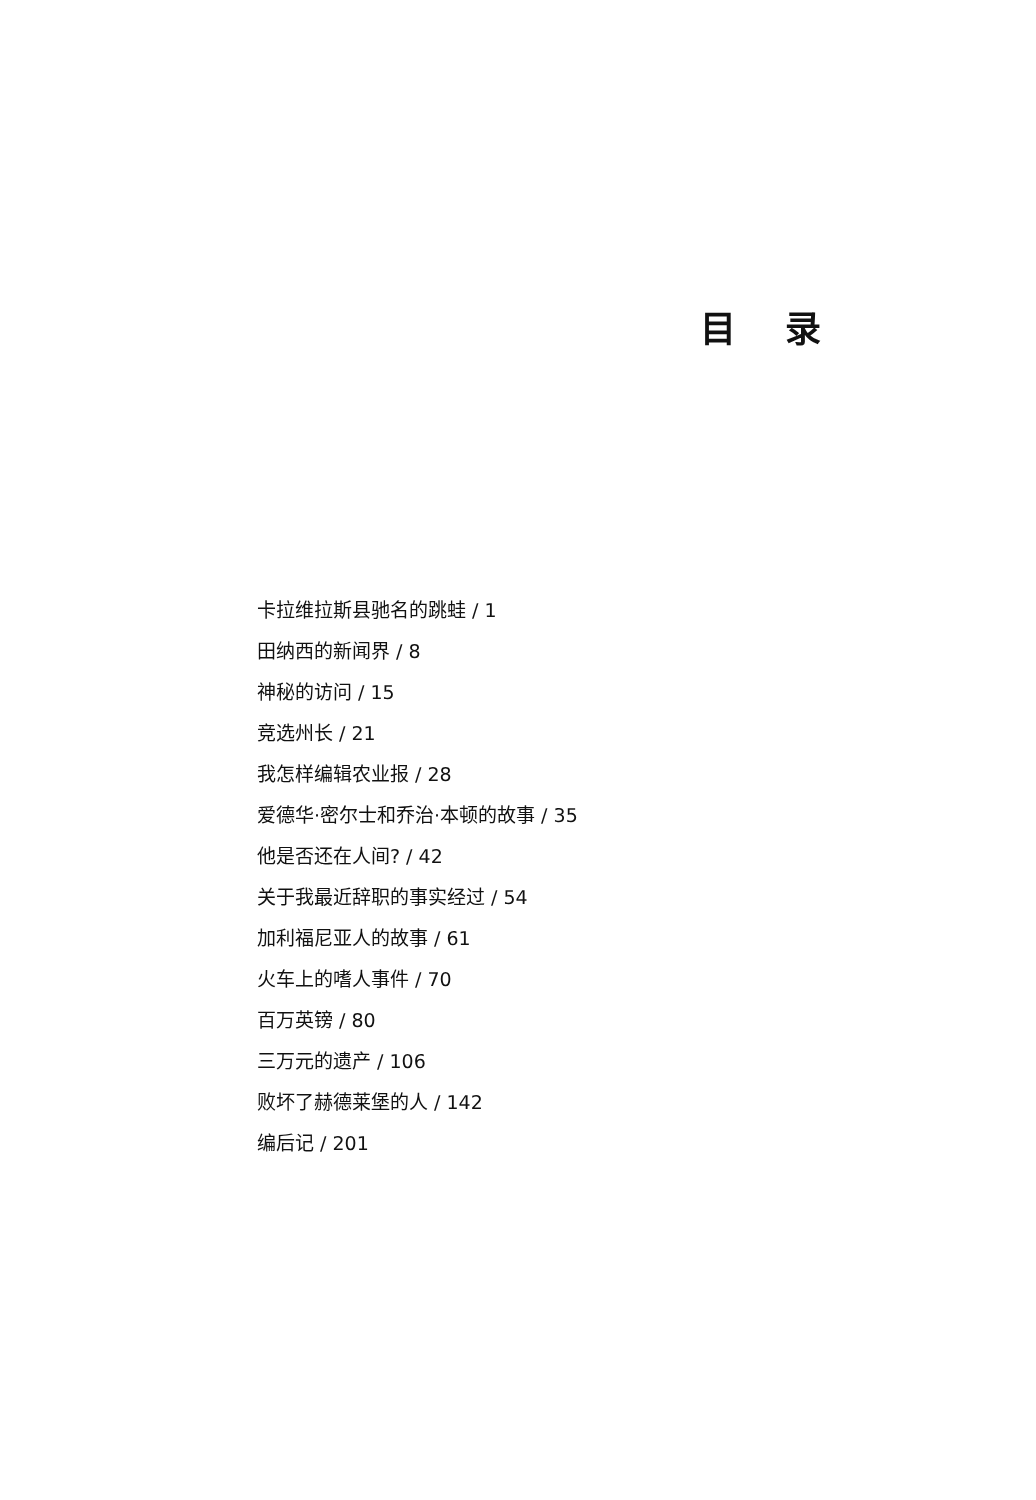目 录
卡拉维拉斯县驰名的跳蛙 / 1
田纳西的新闻界 / 8
神秘的访问 / 15
竞选州长 / 21
我怎样编辑农业报 / 28
爱德华·密尔士和乔治·本顿的故事 / 35
他是否还在人间? / 42
关于我最近辞职的事实经过 / 54
加利福尼亚人的故事 / 61
火车上的嗜人事件 / 70
百万英镑 / 80
三万元的遗产 / 106
败坏了赫德莱堡的人 / 142
编后记 / 201